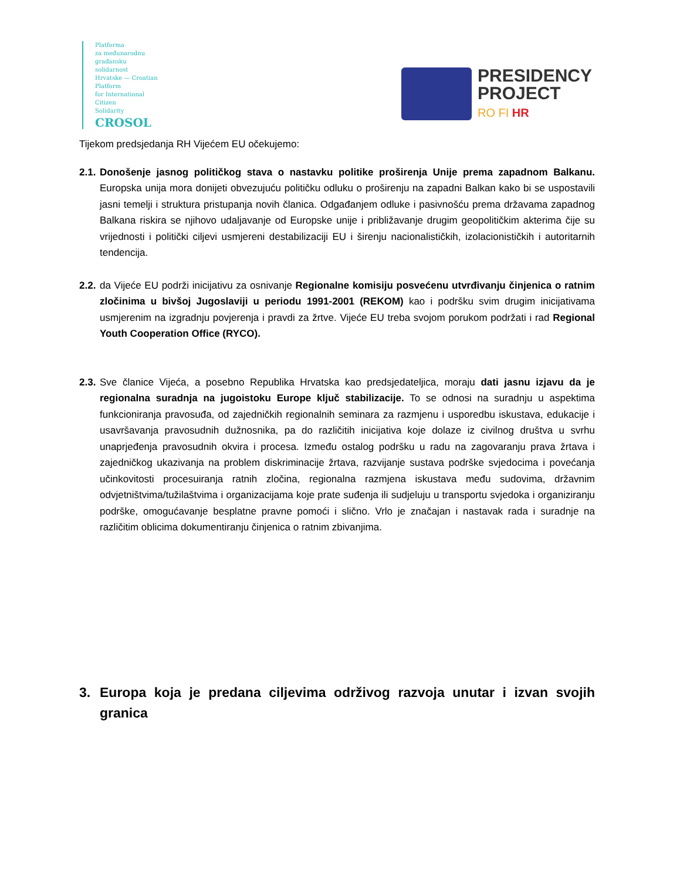Platforma
za međunarodnu
građansku
solidarnost
Hrvatske — Croatian
Platform
for International
Citizen
Solidarity
CROSOL
PRESIDENCY
PROJECT
RO FI HR
Tijekom predsjedanja RH Vijećem EU očekujemo:
2.1.
Donošenje jasnog političkog stava o nastavku politike proširenja Unije prema zapadnom Balkanu. Europska unija mora donijeti obvezujuću političku odluku o proširenju na zapadni Balkan kako bi se uspostavili jasni temelji i struktura pristupanja novih članica. Odgađanjem odluke i pasivnošću prema državama zapadnog Balkana riskira se njihovo udaljavanje od Europske unije i približavanje drugim geopolitičkim akterima čije su vrijednosti i politički ciljevi usmjereni destabilizaciji EU i širenju nacionalističkih, izolacionističkih i autoritarnih tendencija.
2.2.
da Vijeće EU podrži inicijativu za osnivanje Regionalne komisiju posvećenu utvrđivanju činjenica o ratnim zločinima u bivšoj Jugoslaviji u periodu 1991-2001 (REKOM) kao i podršku svim drugim inicijativama usmjerenim na izgradnju povjerenja i pravdi za žrtve. Vijeće EU treba svojom porukom podržati i rad Regional Youth Cooperation Office (RYCO).
2.3.
Sve članice Vijeća, a posebno Republika Hrvatska kao predsjedateljica, moraju dati jasnu izjavu da je regionalna suradnja na jugoistoku Europe ključ stabilizacije. To se odnosi na suradnju u aspektima funkcioniranja pravosuđa, od zajedničkih regionalnih seminara za razmjenu i usporedbu iskustava, edukacije i usavršavanja pravosudnih dužnosnika, pa do različitih inicijativa koje dolaze iz civilnog društva u svrhu unaprjeđenja pravosudnih okvira i procesa. Između ostalog podršku u radu na zagovaranju prava žrtava i zajedničkog ukazivanja na problem diskriminacije žrtava, razvijanje sustava podrške svjedocima i povećanja učinkovitosti procesuiranja ratnih zločina, regionalna razmjena iskustava među sudovima, državnim odvjetništvima/tužilaštvima i organizacijama koje prate suđenja ili sudjeluju u transportu svjedoka i organiziranju podrške, omogućavanje besplatne pravne pomoći i slično. Vrlo je značajan i nastavak rada i suradnje na različitim oblicima dokumentiranju činjenica o ratnim zbivanjima.
3. Europa koja je predana ciljevima održivog razvoja unutar i izvan svojih granica